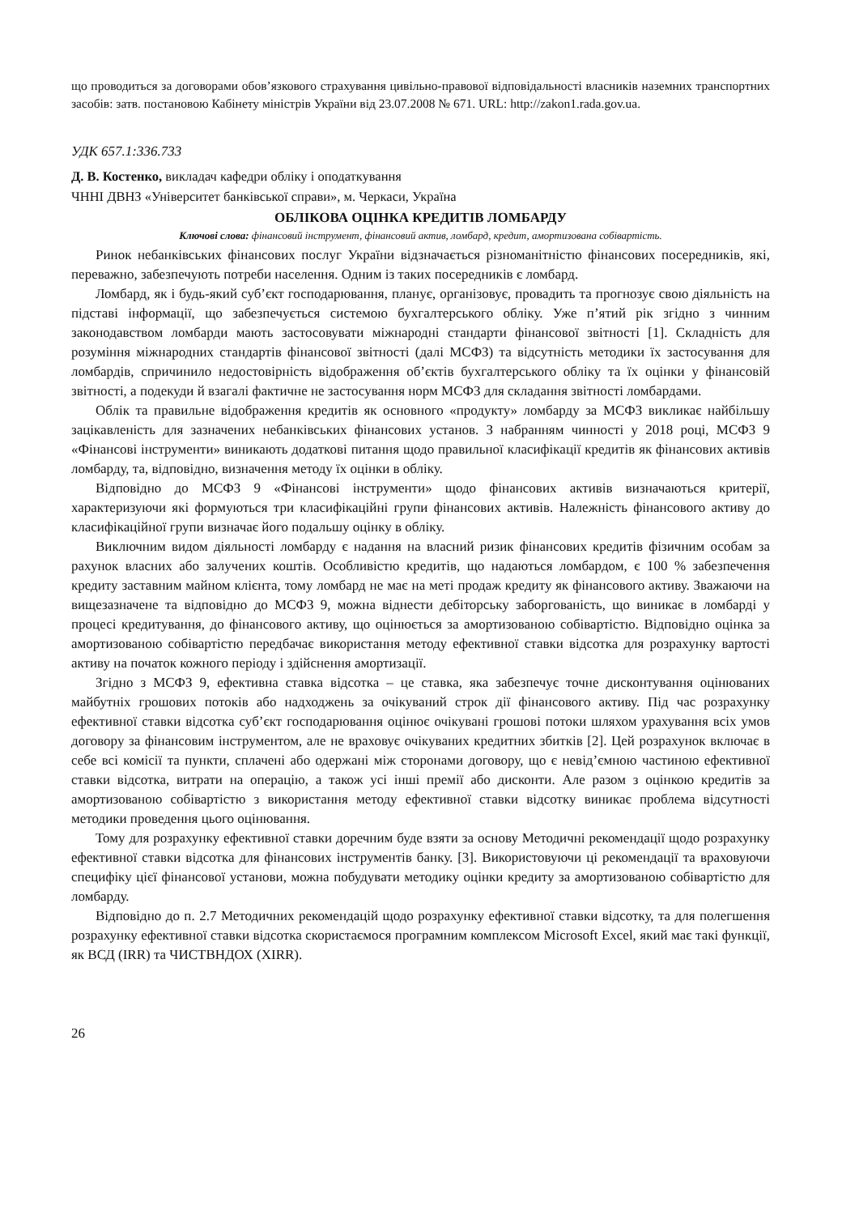що проводиться за договорами обов’язкового страхування цивільно-правової відповідальності власників наземних транспортних засобів: затв. постановою Кабінету міністрів України від 23.07.2008 № 671. URL: http://zakon1.rada.gov.ua.
УДК 657.1:336.733
Д. В. Костенко, викладач кафедри обліку і оподаткування
ЧННІ ДВНЗ «Університет банківської справи», м. Черкаси, Україна
ОБЛІКОВА ОЦІНКА КРЕДИТІВ ЛОМБАРДУ
Ключові слова: фінансовий інструмент, фінансовий актив, ломбард, кредит, амортизована собівартість.
Ринок небанківських фінансових послуг України відзначається різноманітністю фінансових посередників, які, переважно, забезпечують потреби населення. Одним із таких посередників є ломбард.
Ломбард, як і будь-який суб’єкт господарювання, планує, організовує, провадить та прогнозує свою діяльність на підставі інформації, що забезпечується системою бухгалтерського обліку. Уже п’ятий рік згідно з чинним законодавством ломбарди мають застосовувати міжнародні стандарти фінансової звітності [1]. Складність для розуміння міжнародних стандартів фінансової звітності (далі МСФЗ) та відсутність методики їх застосування для ломбардів, спричинило недостовірність відображення об’єктів бухгалтерського обліку та їх оцінки у фінансовій звітності, а подекуди й взагалі фактичне не застосування норм МСФЗ для складання звітності ломбардами.
Облік та правильне відображення кредитів як основного «продукту» ломбарду за МСФЗ викликає найбільшу зацікавленість для зазначених небанківських фінансових установ. З набранням чинності у 2018 році, МСФЗ 9 «Фінансові інструменти» виникають додаткові питання щодо правильної класифікації кредитів як фінансових активів ломбарду, та, відповідно, визначення методу їх оцінки в обліку.
Відповідно до МСФЗ 9 «Фінансові інструменти» щодо фінансових активів визначаються критерії, характеризуючи які формуються три класифікаційні групи фінансових активів. Належність фінансового активу до класифікаційної групи визначає його подальшу оцінку в обліку.
Виключним видом діяльності ломбарду є надання на власний ризик фінансових кредитів фізичним особам за рахунок власних або залучених коштів. Особливістю кредитів, що надаються ломбардом, є 100 % забезпечення кредиту заставним майном клієнта, тому ломбард не має на меті продаж кредиту як фінансового активу. Зважаючи на вищезазначене та відповідно до МСФЗ 9, можна віднести дебіторську заборгованість, що виникає в ломбарді у процесі кредитування, до фінансового активу, що оцінюється за амортизованою собівартістю. Відповідно оцінка за амортизованою собівартістю передбачає використання методу ефективної ставки відсотка для розрахунку вартості активу на початок кожного періоду і здійснення амортизації.
Згідно з МСФЗ 9, ефективна ставка відсотка – це ставка, яка забезпечує точне дисконтування оцінюваних майбутніх грошових потоків або надходжень за очікуваний строк дії фінансового активу. Під час розрахунку ефективної ставки відсотка суб’єкт господарювання оцінює очікувані грошові потоки шляхом урахування всіх умов договору за фінансовим інструментом, але не враховує очікуваних кредитних збитків [2]. Цей розрахунок включає в себе всі комісії та пункти, сплачені або одержані між сторонами договору, що є невід’ємною частиною ефективної ставки відсотка, витрати на операцію, а також усі інші премії або дисконти. Але разом з оцінкою кредитів за амортизованою собівартістю з використання методу ефективної ставки відсотку виникає проблема відсутності методики проведення цього оцінювання.
Тому для розрахунку ефективної ставки доречним буде взяти за основу Методичні рекомендації щодо розрахунку ефективної ставки відсотка для фінансових інструментів банку. [3]. Використовуючи ці рекомендації та враховуючи специфіку цієї фінансової установи, можна побудувати методику оцінки кредиту за амортизованою собівартістю для ломбарду.
Відповідно до п. 2.7 Методичних рекомендацій щодо розрахунку ефективної ставки відсотку, та для полегшення розрахунку ефективної ставки відсотка скористаємося програмним комплексом Microsoft Excel, який має такі функції, як ВСД (IRR) та ЧИСТВНДОХ (XIRR).
26